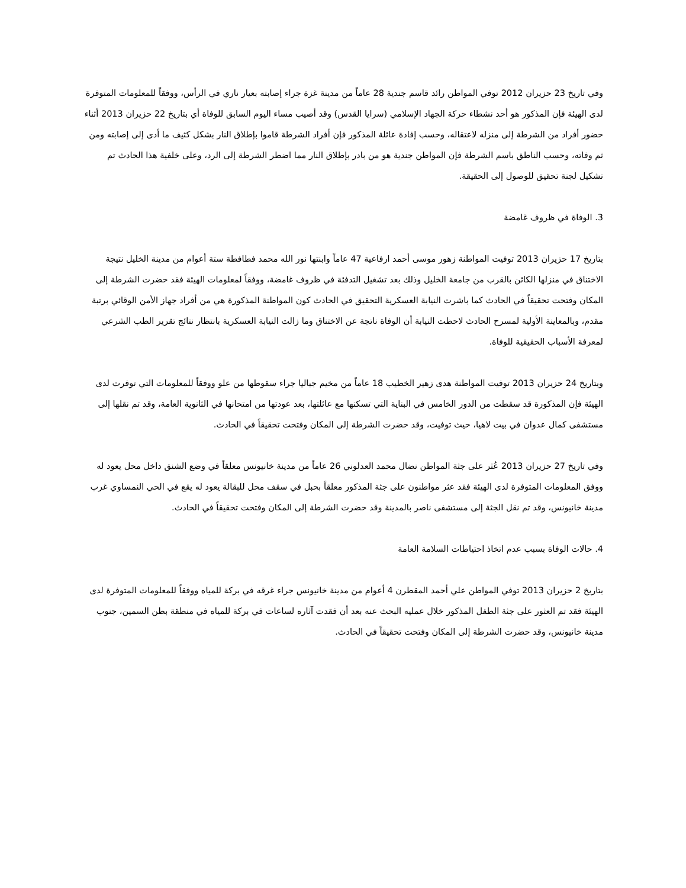وفي تاريخ 23 حزيران 2012 توفي المواطن رائد قاسم جندية 28 عاماً من مدينة غزة جراء إصابته بعيار ناري في الرأس، ووفقاً للمعلومات المتوفرة لدى الهيئة فإن المذكور هو أحد نشطاء حركة الجهاد الإسلامي (سرايا القدس) وقد أصيب مساء اليوم السابق للوفاة أي بتاريخ 22 حزيران 2013 أثناء حضور أفراد من الشرطة إلى منزله لاعتقاله، وحسب إفادة عائلة المذكور فإن أفراد الشرطة قاموا بإطلاق النار بشكل كثيف ما أدى إلى إصابته ومن ثم وفاته، وحسب الناطق باسم الشرطة فإن المواطن جندية هو من بادر بإطلاق النار مما اضطر الشرطة إلى الرد، وعلى خلفية هذا الحادث تم تشكيل لجنة تحقيق للوصول إلى الحقيقة.
3. الوفاة في ظروف غامضة
بتاريخ 17 حزيران 2013 توفيت المواطنة زهور موسى أحمد ارفاعية 47 عاماً وابنتها نور الله محمد فطافطة ستة أعوام من مدينة الخليل نتيجة الاختناق في منزلها الكائن بالقرب من جامعة الخليل وذلك بعد تشغيل التدفئة في ظروف غامضة، ووفقاً لمعلومات الهيئة فقد حضرت الشرطة إلى المكان وفتحت تحقيقاً في الحادث كما باشرت النيابة العسكرية التحقيق في الحادث كون المواطنة المذكورة هي من أفراد جهاز الأمن الوقائي برتبة مقدم، وبالمعاينة الأولية لمسرح الحادث لاحظت النيابة أن الوفاة ناتجة عن الاختناق وما زالت النيابة العسكرية بانتظار نتائج تقرير الطب الشرعي لمعرفة الأسباب الحقيقية للوفاة.
وبتاريخ 24 حزيران 2013 توفيت المواطنة هدى زهير الخطيب 18 عاماً من مخيم جباليا جراء سقوطها من علو ووفقاً للمعلومات التي توفرت لدى الهيئة فإن المذكورة قد سقطت من الدور الخامس في البناية التي تسكنها مع عائلتها، بعد عودتها من امتحانها في الثانوية العامة، وقد تم نقلها إلى مستشفى كمال عدوان في بيت لاهيا، حيث توفيت، وقد حضرت الشرطة إلى المكان وفتحت تحقيقاً في الحادث.
وفي تاريخ 27 حزيران 2013 عُثر على جثة المواطن نضال محمد العدلوني 26 عاماً من مدينة خانيونس معلقاً في وضع الشنق داخل محل يعود له ووفق المعلومات المتوفرة لدى الهيئة فقد عثر مواطنون على جثة المذكور معلقاً بحبل في سقف محل للبقالة يعود له يقع في الحي النمساوي غرب مدينة خانيونس، وقد تم نقل الجثة إلى مستشفى ناصر بالمدينة وقد حضرت الشرطة إلى المكان وفتحت تحقيقاً في الحادث.
4. حالات الوفاة بسبب عدم اتخاذ احتياطات السلامة العامة
بتاريخ 2 حزيران 2013 توفي المواطن علي أحمد المقطرن 4 أعوام من مدينة خانيونس جراء غرقه في بركة للمياه ووفقاً للمعلومات المتوفرة لدى الهيئة فقد تم العثور على جثة الطفل المذكور خلال عمليه البحث عنه بعد أن فقدت آثاره لساعات في بركة للمياه في منطقة بطن السمين، جنوب مدينة خانيونس، وقد حضرت الشرطة إلى المكان وفتحت تحقيقاً في الحادث.